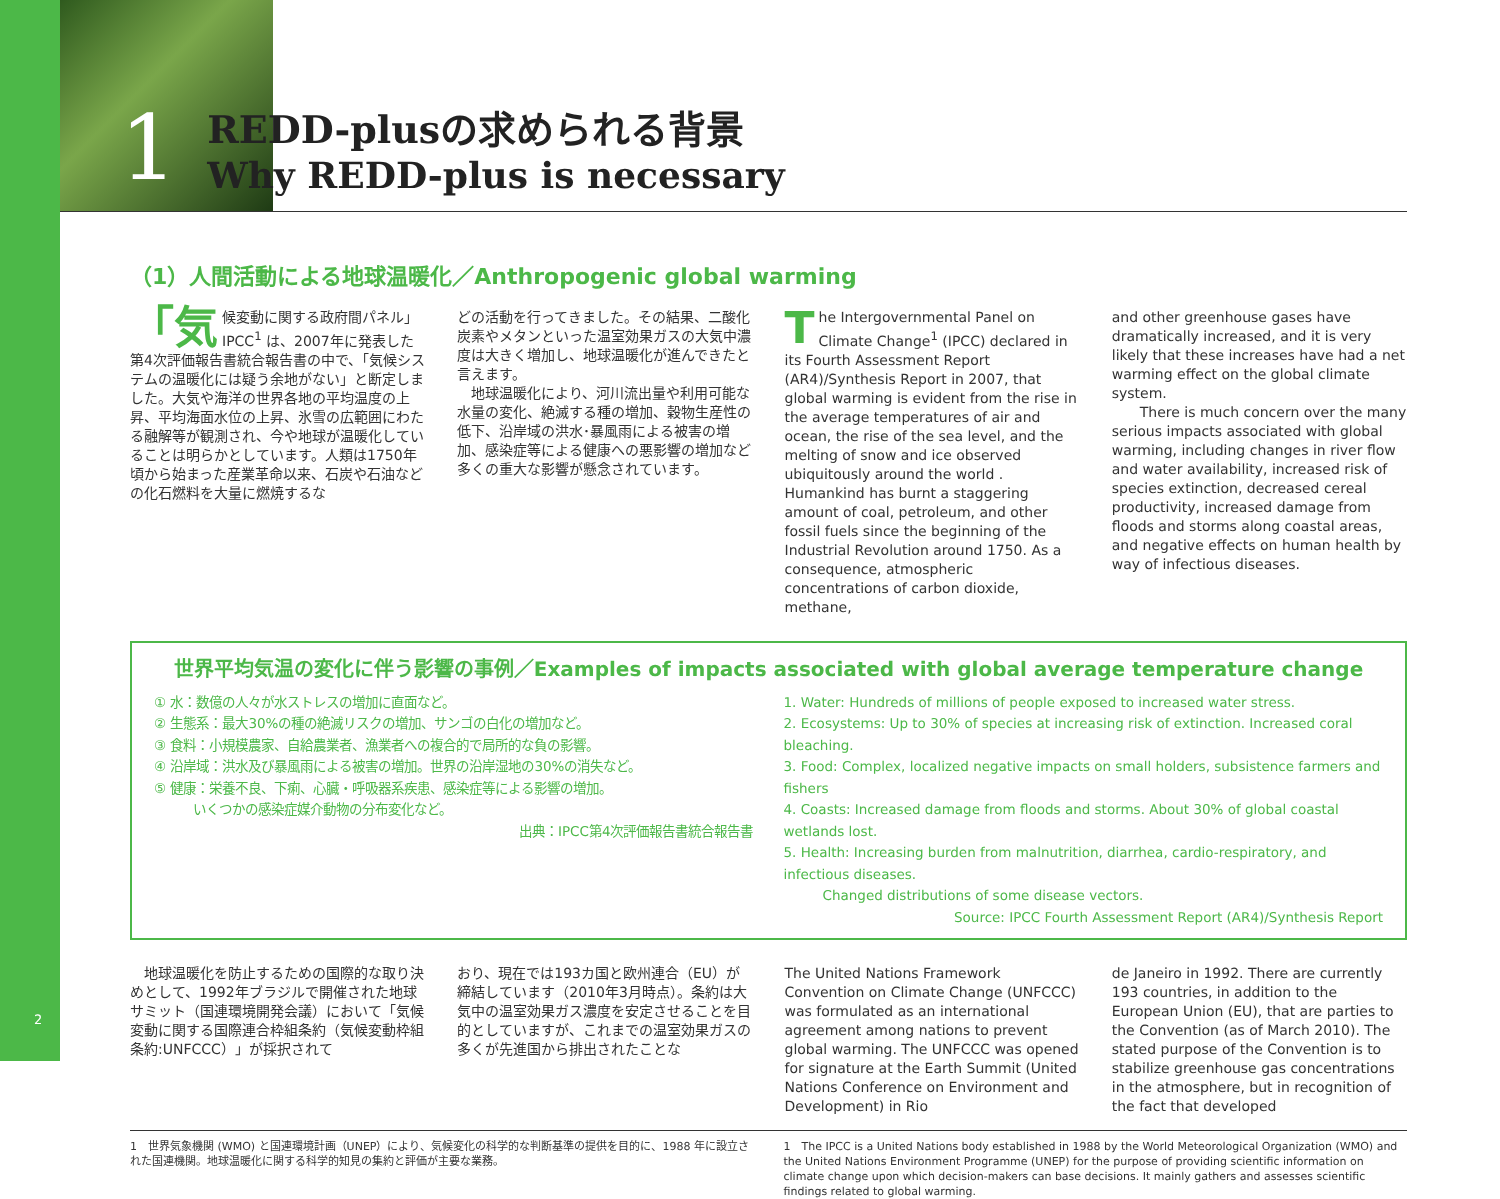2
1
REDD-plusの求められる背景
Why REDD-plus is necessary
（1）人間活動による地球温暖化／Anthropogenic global warming
「気 候変動に関する政府間パネル」IPCC<sup>1</sup> は、2007年に発表した第4次評価報告書統合報告書の中で、「気候システムの温暖化には疑う余地がない」と断定しました。大気や海洋の世界各地の平均温度の上昇、平均海面水位の上昇、氷雪の広範囲にわたる融解等が観測され、今や地球が温暖化していることは明らかとしています。人類は1750年頃から始まった産業革命以来、石炭や石油などの化石燃料を大量に燃焼するな
どの活動を行ってきました。その結果、二酸化炭素やメタンといった温室効果ガスの大気中濃度は大きく増加し、地球温暖化が進んできたと言えます。
　地球温暖化により、河川流出量や利用可能な水量の変化、絶滅する種の増加、穀物生産性の低下、沿岸域の洪水･暴風雨による被害の増加、感染症等による健康への悪影響の増加など多くの重大な影響が懸念されています。
The Intergovernmental Panel on Climate Change<sup>1</sup> (IPCC) declared in its Fourth Assessment Report (AR4)/Synthesis Report in 2007, that global warming is evident from the rise in the average temperatures of air and ocean, the rise of the sea level, and the melting of snow and ice observed ubiquitously around the world . Humankind has burnt a staggering amount of coal, petroleum, and other fossil fuels since the beginning of the Industrial Revolution around 1750. As a consequence, atmospheric concentrations of carbon dioxide, methane,
and other greenhouse gases have dramatically increased, and it is very likely that these increases have had a net warming effect on the global climate system.
　　There is much concern over the many serious impacts associated with global warming, including changes in river flow and water availability, increased risk of species extinction, decreased cereal productivity, increased damage from floods and storms along coastal areas, and negative effects on human health by way of infectious diseases.
世界平均気温の変化に伴う影響の事例／Examples of impacts associated with global average temperature change
① 水：数億の人々が水ストレスの増加に直面など。
② 生態系：最大30%の種の絶滅リスクの増加、サンゴの白化の増加など。
③ 食料：小規模農家、自給農業者、漁業者への複合的で局所的な負の影響。
④ 沿岸域：洪水及び暴風雨による被害の増加。世界の沿岸湿地の30%の消失など。
⑤ 健康：栄養不良、下痢、心臓・呼吸器系疾患、感染症等による影響の増加。
　　　いくつかの感染症媒介動物の分布変化など。
出典：IPCC第4次評価報告書統合報告書
1. Water: Hundreds of millions of people exposed to increased water stress.
2. Ecosystems: Up to 30% of species at increasing risk of extinction. Increased coral bleaching.
3. Food: Complex, localized negative impacts on small holders, subsistence farmers and fishers
4. Coasts: Increased damage from floods and storms. About 30% of global coastal wetlands lost.
5. Health: Increasing burden from malnutrition, diarrhea, cardio-respiratory, and infectious diseases.
　　　Changed distributions of some disease vectors.
Source: IPCC Fourth Assessment Report (AR4)/Synthesis Report
　地球温暖化を防止するための国際的な取り決めとして、1992年ブラジルで開催された地球サミット（国連環境開発会議）において「気候変動に関する国際連合枠組条約（気候変動枠組条約:UNFCCC）」が採択されて
おり、現在では193カ国と欧州連合（EU）が締結しています（2010年3月時点）。条約は大気中の温室効果ガス濃度を安定させることを目的としていますが、これまでの温室効果ガスの多くが先進国から排出されたことな
The United Nations Framework Convention on Climate Change (UNFCCC) was formulated as an international agreement among nations to prevent global warming. The UNFCCC was opened for signature at the Earth Summit (United Nations Conference on Environment and Development) in Rio
de Janeiro in 1992. There are currently 193 countries, in addition to the European Union (EU), that are parties to the Convention (as of March 2010). The stated purpose of the Convention is to stabilize greenhouse gas concentrations in the atmosphere, but in recognition of the fact that developed
1　世界気象機関 (WMO) と国連環境計画（UNEP）により、気候変化の科学的な判断基準の提供を目的に、1988 年に設立された国連機関。地球温暖化に関する科学的知見の集約と評価が主要な業務。
1　The IPCC is a United Nations body established in 1988 by the World Meteorological Organization (WMO) and the United Nations Environment Programme (UNEP) for the purpose of providing scientific information on climate change upon which decision-makers can base decisions. It mainly gathers and assesses scientific findings related to global warming.